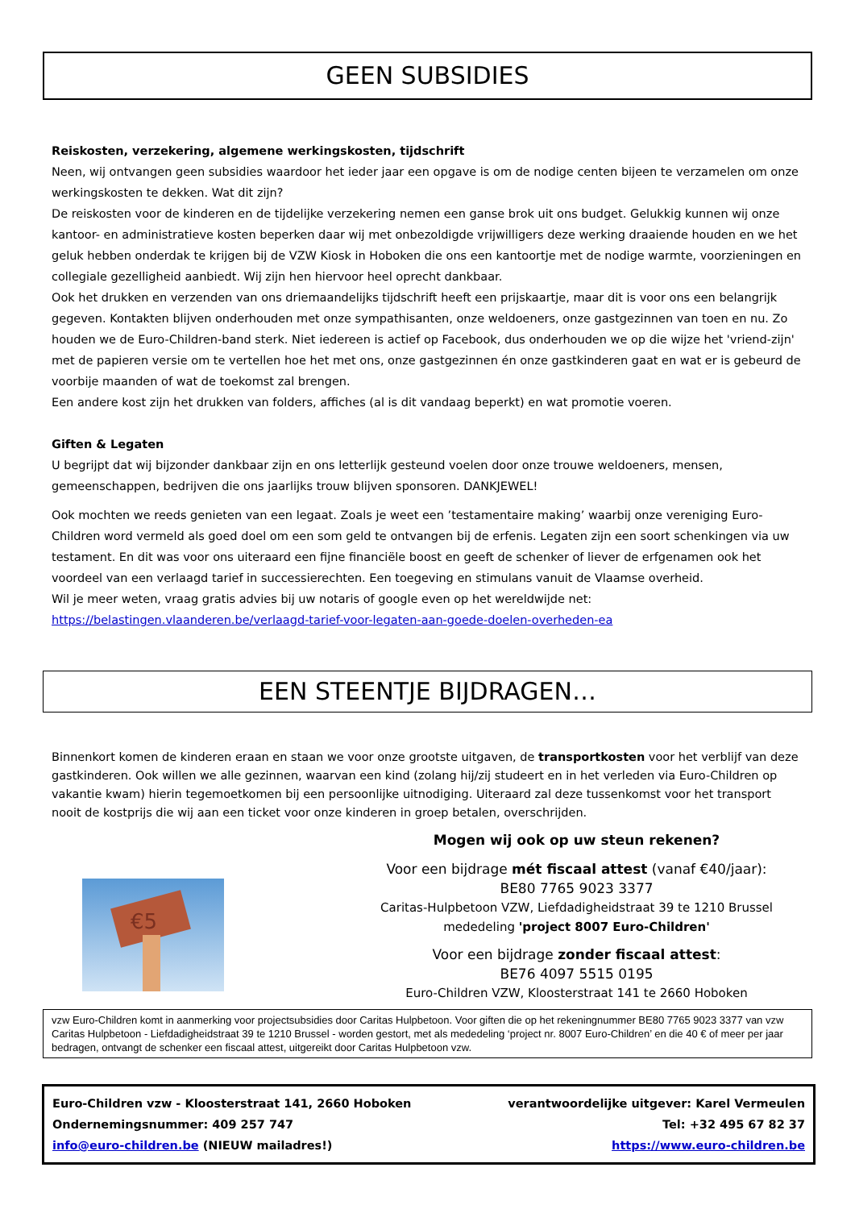GEEN SUBSIDIES
Reiskosten, verzekering, algemene werkingskosten, tijdschrift
Neen, wij ontvangen geen subsidies waardoor het ieder jaar een opgave is om de nodige centen bijeen te verzamelen om onze werkingskosten te dekken. Wat dit zijn?
De reiskosten voor de kinderen en de tijdelijke verzekering nemen een ganse brok uit ons budget. Gelukkig kunnen wij onze kantoor- en administratieve kosten beperken daar wij met onbezoldigde vrijwilligers deze werking draaiende houden en we het geluk hebben onderdak te krijgen bij de VZW Kiosk in Hoboken die ons een kantoortje met de nodige warmte, voorzieningen en collegiale gezelligheid aanbiedt. Wij zijn hen hiervoor heel oprecht dankbaar.
Ook het drukken en verzenden van ons driemaandelijks tijdschrift heeft een prijskaartje, maar dit is voor ons een belangrijk gegeven. Kontakten blijven onderhouden met onze sympathisanten, onze weldoeners, onze gastgezinnen van toen en nu. Zo houden we de Euro-Children-band sterk. Niet iedereen is actief op Facebook, dus onderhouden we op die wijze het 'vriend-zijn' met de papieren versie om te vertellen hoe het met ons, onze gastgezinnen én onze gastkinderen gaat en wat er is gebeurd de voorbije maanden of wat de toekomst zal brengen.
Een andere kost zijn het drukken van folders, affiches (al is dit vandaag beperkt) en wat promotie voeren.
Giften & Legaten
U begrijpt dat wij bijzonder dankbaar zijn en ons letterlijk gesteund voelen door onze trouwe weldoeners, mensen, gemeenschappen, bedrijven die ons jaarlijks trouw blijven sponsoren. DANKJEWEL!
Ook mochten we reeds genieten van een legaat. Zoals je weet een ’testamentaire making’ waarbij onze vereniging Euro-Children word vermeld als goed doel om een som geld te ontvangen bij de erfenis. Legaten zijn een soort schenkingen via uw testament. En dit was voor ons uiteraard een fijne financiële boost en geeft de schenker of liever de erfgenamen ook het voordeel van een verlaagd tarief in successierechten. Een toegeving en stimulans vanuit de Vlaamse overheid.
Wil je meer weten, vraag gratis advies bij uw notaris of google even op het wereldwijde net:
https://belastingen.vlaanderen.be/verlaagd-tarief-voor-legaten-aan-goede-doelen-overheden-ea
EEN STEENTJE BIJDRAGEN…
Binnenkort komen de kinderen eraan en staan we voor onze grootste uitgaven, de transportkosten voor het verblijf van deze gastkinderen. Ook willen we alle gezinnen, waarvan een kind (zolang hij/zij studeert en in het verleden via Euro-Children op vakantie kwam) hierin tegemoetkomen bij een persoonlijke uitnodiging. Uiteraard zal deze tussenkomst voor het transport nooit de kostprijs die wij aan een ticket voor onze kinderen in groep betalen, overschrijden.
€5
Mogen wij ook op uw steun rekenen?
Voor een bijdrage mét fiscaal attest (vanaf €40/jaar):
BE80 7765 9023 3377
Caritas-Hulpbetoon VZW, Liefdadigheidstraat 39 te 1210 Brussel
mededeling 'project 8007 Euro-Children'
Voor een bijdrage zonder fiscaal attest:
BE76 4097 5515 0195
Euro-Children VZW, Kloosterstraat 141 te 2660 Hoboken
vzw Euro-Children komt in aanmerking voor projectsubsidies door Caritas Hulpbetoon. Voor giften die op het rekeningnummer BE80 7765 9023 3377 van vzw Caritas Hulpbetoon - Liefdadigheidstraat 39 te 1210 Brussel - worden gestort, met als mededeling ‘project nr. 8007 Euro-Children’ en die 40 € of meer per jaar bedragen, ontvangt de schenker een fiscaal attest, uitgereikt door Caritas Hulpbetoon vzw.
Euro-Children vzw - Kloosterstraat 141, 2660 Hoboken
Ondernemingsnummer: 409 257 747
info@euro-children.be (NIEUW mailadres!)
verantwoordelijke uitgever: Karel Vermeulen
Tel: +32 495 67 82 37
https://www.euro-children.be